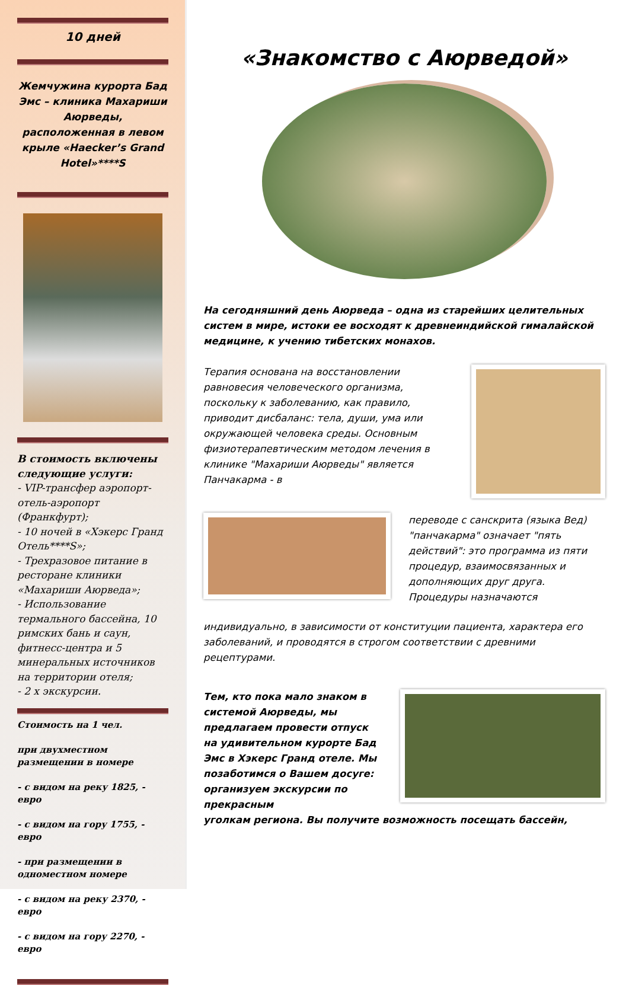10 дней
Жемчужина курорта Бад Эмс – клиника Махариши Аюрведы, расположенная в левом крыле «Haecker’s Grand Hotel»****S
В стоимость включены следующие услуги:
- VIP-трансфер аэропорт-отель-аэропорт (Франкфурт);
- 10 ночей в «Хэкерс Гранд Отель****S»;
- Трехразовое питание в ресторане клиники «Махариши Аюрведа»;
- Использование термального бассейна, 10 римских бань и саун, фитнесс-центра и 5 минеральных источников на территории отеля;
- 2 х экскурсии.
Стоимость на 1 чел.
при двухместном размещении в номере
- с видом на реку 1825, - евро
- с видом на гору 1755, - евро
- при размещении в одноместном номере
- с видом на реку 2370, - евро
- с видом на гору 2270, - евро
«Знакомство с Аюрведой»
На сегодняшний день Аюрведа – одна из старейших целительных систем в мире, истоки ее восходят к древнеиндийской гималайской медицине, к учению тибетских монахов.
Терапия основана на восстановлении равновесия человеческого организма, поскольку к заболеванию, как правило, приводит дисбаланс: тела, души, ума или окружающей человека среды. Основным физиотерапевтическим методом лечения в клинике "Махариши Аюрведы" является Панчакарма - в
переводе с санскрита (языка Вед) "панчакарма" означает "пять действий": это программа из пяти процедур, взаимосвязанных и дополняющих друг друга. Процедуры назначаются
индивидуально, в зависимости от конституции пациента, характера его заболеваний, и проводятся в строгом соответствии с древними рецептурами.
Тем, кто пока мало знаком в системой Аюрведы, мы предлагаем провести отпуск на удивительном курорте Бад Эмс в Хэкерс Гранд отеле. Мы позаботимся о Вашем досуге: организуем экскурсии по прекрасным
уголкам региона. Вы получите возможность посещать бассейн,